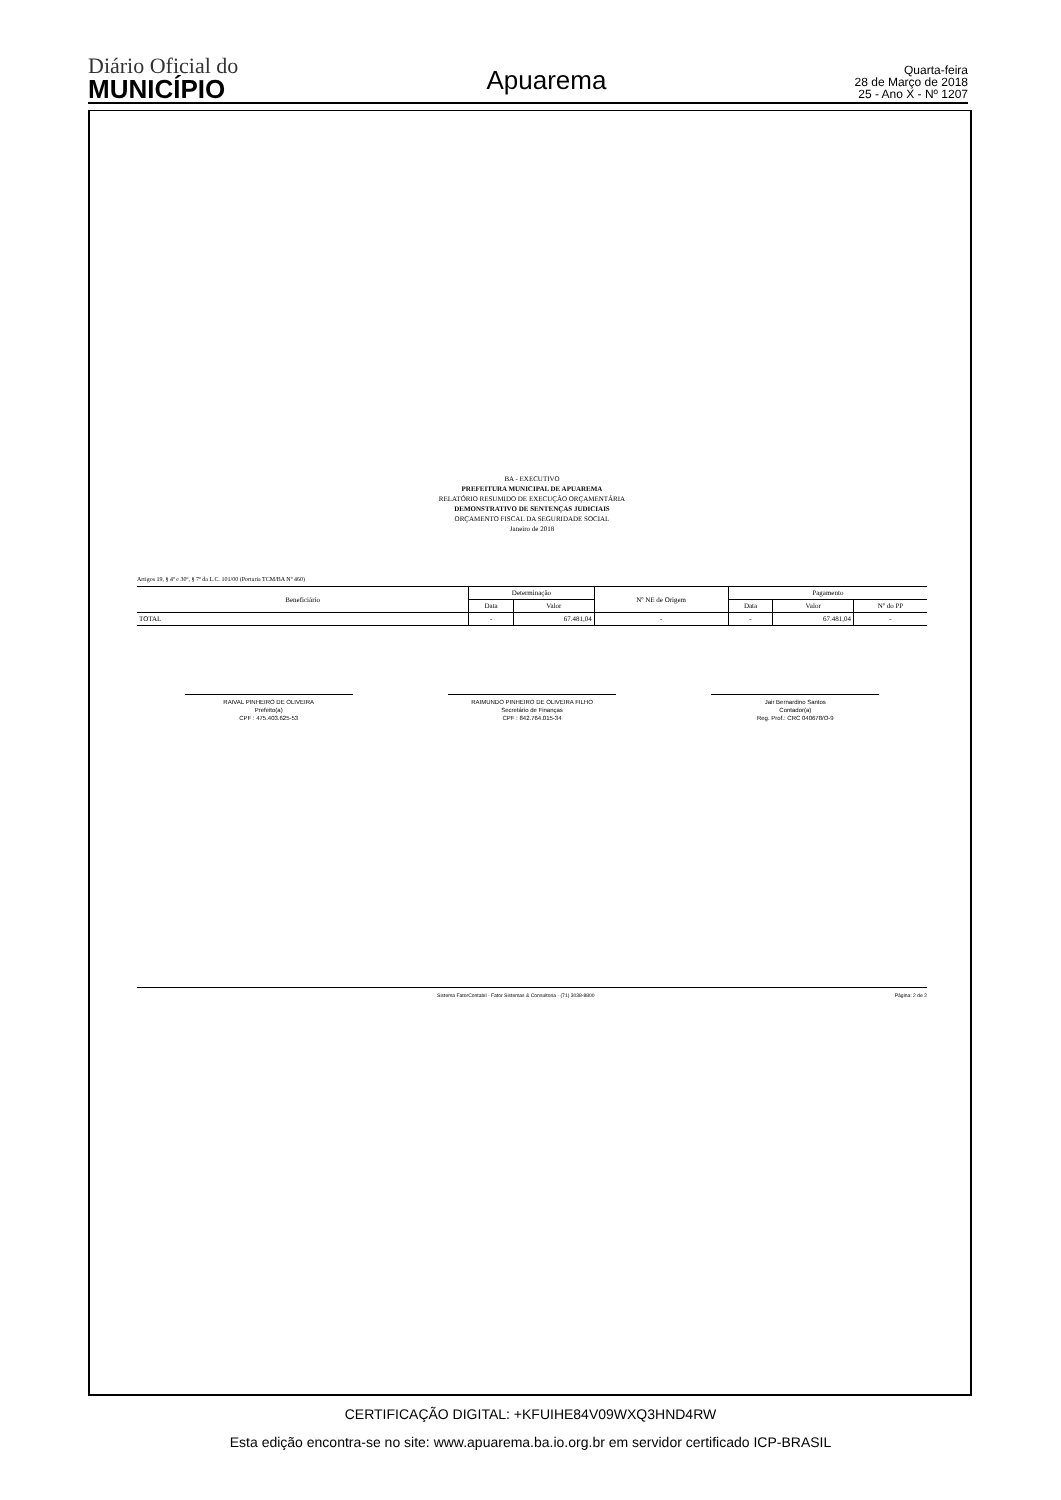Diário Oficial do
MUNICÍPIO
Apuarema
Quarta-feira
28 de Março de 2018
25 - Ano X - Nº 1207
BA - EXECUTIVO
PREFEITURA MUNICIPAL DE APUAREMA
RELATÓRIO RESUMIDO DE EXECUÇÃO ORÇAMENTÁRIA
DEMONSTRATIVO DE SENTENÇAS JUDICIAIS
ORÇAMENTO FISCAL DA SEGURIDADE SOCIAL
Janeiro de 2018
Artigos 19, § 4º e 30º, § 7º da L.C. 101/00 (Portaria TCM/BA Nº 460)
| Beneficiário | Determinação | | Nº NE de Origem | Pagamento | | |
| --- | --- | --- | --- | --- | --- | --- |
| | Data | Valor | | Data | Valor | Nº do PP |
| TOTAL | - | 67.481,04 | - | - | 67.481,04 | - |
RAIVAL PINHEIRO DE OLIVEIRA
Prefeito(a)
CPF : 475.403.625-53
RAIMUNDO PINHEIRO DE OLIVEIRA FILHO
Secretário de Finanças
CPF : 842.764.015-34
Jair Bernardino Santos
Contador(a)
Reg. Prof.: CRC 040678/O-9
Sistema FatorContabil - Fator Sistemas & Consultoria - (71) 3038-8800 Página: 2 de 2
CERTIFICAÇÃO DIGITAL: +KFUIHE84V09WXQ3HND4RW
Esta edição encontra-se no site: www.apuarema.ba.io.org.br em servidor certificado ICP-BRASIL